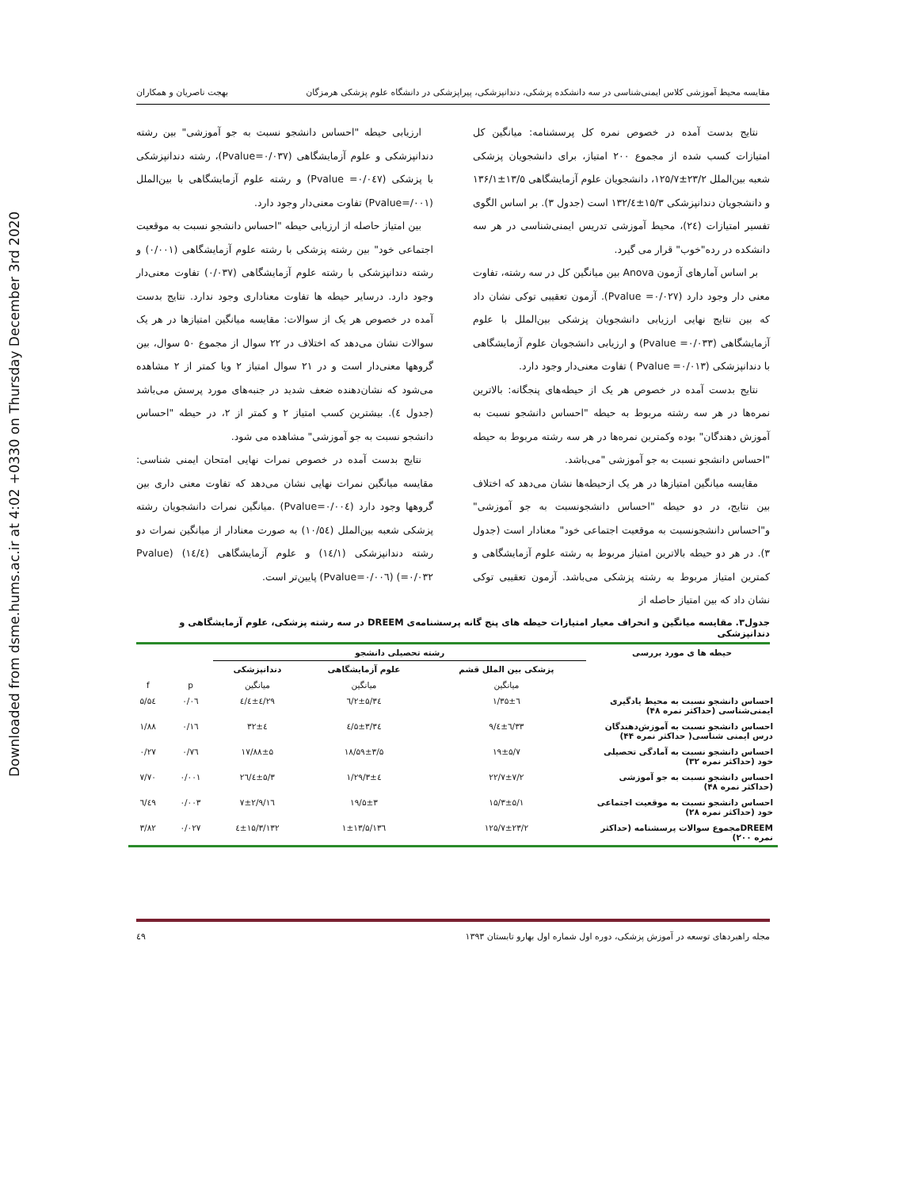Downloaded from dsme.hums.ac.ir at 4:02 +0330 on Thursday December 3rd 2020
مقایسه محیط آموزشی کلاس ایمنی‌شناسی در سه دانشکده پزشکی، دندانپزشکی، پیراپزشکی در دانشگاه علوم پزشکی هرمزگان بهجت ناصریان و همکاران
نتایج بدست آمده در خصوص نمره کل پرسشنامه: میانگین کل امتیازات کسب شده از مجموع ۲۰۰ امتیاز، برای دانشجویان پزشکی شعبه بین‌الملل ۲۳/۲±۱۲۵/۷، دانشجویان علوم آزمایشگاهی ۱۳/۵±۱۳۶/۱ و دانشجویان دندانپزشکی ۱۵/۳±۱۳۲/٤ است (جدول ۳). بر اساس الگوی تفسیر امتیازات (۲٤)، محیط آموزشی تدریس ایمنی‌شناسی در هر سه دانشکده در رده"خوب" قرار می گیرد.
بر اساس آمارهای آزمون Anova بین میانگین کل در سه رشته، تفاوت معنی دار وجود دارد (Pvalue =۰/۰۲۷). آزمون تعقیبی توکی نشان داد که بین نتایج نهایی ارزیابی دانشجویان پزشکی بین‌الملل با علوم آزمایشگاهی (Pvalue =۰/۰۳۳) و ارزیابی دانشجویان علوم آزمایشگاهی با دندانپزشکی (Pvalue =۰/۰۱۳ ) تفاوت معنی‌دار وجود دارد.
نتایج بدست آمده در خصوص هر یک از حیطه‌های پنجگانه: بالاترین نمره‌ها در هر سه رشته مربوط به حیطه "احساس دانشجو نسبت به آموزش دهندگان" بوده وکمترین نمره‌ها در هر سه رشته مربوط به حیطه "احساس دانشجو نسبت به جو آموزشی "می‌باشد.
مقایسه میانگین امتیازها در هر یک ازحیطه‌ها نشان می‌دهد که اختلاف بین نتایج، در دو حیطه "احساس دانشجونسبت به جو آموزشی" و"احساس دانشجونسبت به موقعیت اجتماعی خود" معنادار است (جدول ۳). در هر دو حیطه بالاترین امتیاز مربوط به رشته علوم آزمایشگاهی و کمترین امتیاز مربوط به رشته پزشکی می‌باشد. آزمون تعقیبی توکی نشان داد که بین امتیاز حاصله از
ارزیابی حیطه "احساس دانشجو نسبت به جو آموزشی" بین رشته دندانپزشکی و علوم آزمایشگاهی (Pvalue=۰/۰۳۷)، رشته دندانپزشکی با پزشکی (Pvalue =۰/۰٤۷) و رشته علوم آزمایشگاهی با بین‌الملل (Pvalue=/۰۰۱) تفاوت معنی‌دار وجود دارد.
بین امتیاز حاصله از ارزیابی حیطه "احساس دانشجو نسبت به موقعیت اجتماعی خود" بین رشته پزشکی با رشته علوم آزمایشگاهی (۰/۰۰۱) و رشته دندانپزشکی با رشته علوم آزمایشگاهی (۰/۰۳۷) تفاوت معنی‌دار وجود دارد. درسایر حیطه ها تفاوت معناداری وجود ندارد. نتایج بدست آمده در خصوص هر یک از سوالات: مقایسه میانگین امتیازها در هر یک سوالات نشان می‌دهد که اختلاف در ۲۲ سوال از مجموع ۵۰ سوال، بین گروهها معنی‌دار است و در ۲۱ سوال امتیاز ۲ ویا کمتر از ۲ مشاهده می‌شود که نشان‌دهنده ضعف شدید در جنبه‌های مورد پرسش می‌باشد (جدول ٤). بیشترین کسب امتیاز ۲ و کمتر از ۲، در حیطه "احساس دانشجو نسبت به جو آموزشی" مشاهده می شود.
نتایج بدست آمده در خصوص نمرات نهایی امتحان ایمنی شناسی: مقایسه میانگین نمرات نهایی نشان می‌دهد که تفاوت معنی داری بین گروهها وجود دارد (Pvalue=۰/۰۰٤) .میانگین نمرات دانشجویان رشته پزشکی شعبه بین‌الملل (۱۰/۵٤) به صورت معنادار از میانگین نمرات دو رشته دندانپزشکی (۱٤/۱) و علوم آزمایشگاهی (۱٤/٤) (Pvalue =۰/۰۳۲) (Pvalue=۰/۰۰٦) پایین‌تر است.
جدول۳. مقایسه میانگین و انحراف معیار امتیازات حیطه های پنج گانه پرسشنامه‌ی DREEM در سه رشته پزشکی، علوم آزمایشگاهی و دندانپزشکی
| حیطه ها ی مورد بررسی | رشته تحصیلی دانشجو | | | | |
| --- | --- | --- | --- | --- | --- |
| | پزشکی بین الملل قشم | علوم آزمایشگاهی | دندانپزشکی | | |
| | میانگین | میانگین | میانگین | p | f |
| احساس دانشجو نسبت به محیط یادگیری ایمنی‌شناسی (حداکثر نمره ۴۸) | ۳۵±٦/۱ | ۳٤/۲±۵/٦ | ۲۹/٤±٤/٤ | ۰/۰٦ | ۵/۵٤ |
| احساس دانشجو نسبت به آموزش‌دهندگان درس ایمنی شناسی( حداکثر نمره ۴۴) | ۳۳/٦±٤/۹ | ۳٤/۵±۳/٤ | ۳۲±٤ | ۰/۱٦ | ۱/۸۸ |
| احساس دانشجو نسبت به آمادگی تحصیلی خود (حداکثر نمره ۳۲) | ۱۹±۵/۷ | ۱۸/۵۹±۳/۵ | ۱۷/۸۸±۵ | ۰/۷٦ | ۰/۲۷ |
| احساس دانشجو نسبت به جو آموزشی (حداکثر نمره ۴۸) | ۲۲/۷±۷/۲ | ۲۹/۳±٤/۱ | ۲٦/٤±۵/۳ | ۰/۰۰۱ | ۷/۷۰ |
| احساس دانشجو نسبت به موقعیت اجتماعی خود (حداکثر نمره ۲۸) | ۱۵/۳±۵/۱ | ۱۹/۵±۳ | ۱٦/۷±۲/۹ | ۰/۰۰۳ | ٦/٤۹ |
| DREEMمجموع سوالات پرسشنامه (حداکثر نمره ۲۰۰) | ۱۲۵/۷±۲۳/۲ | ۱۳٦/۱±۱۳/۵ | ۱۳۲/٤±۱۵/۳ | ۰/۰۲۷ | ۳/۸۲ |
مجله راهبردهای توسعه در آموزش پزشکی، دوره اول شماره اول بهارو تابستان ۱۳۹۳ ٤۹